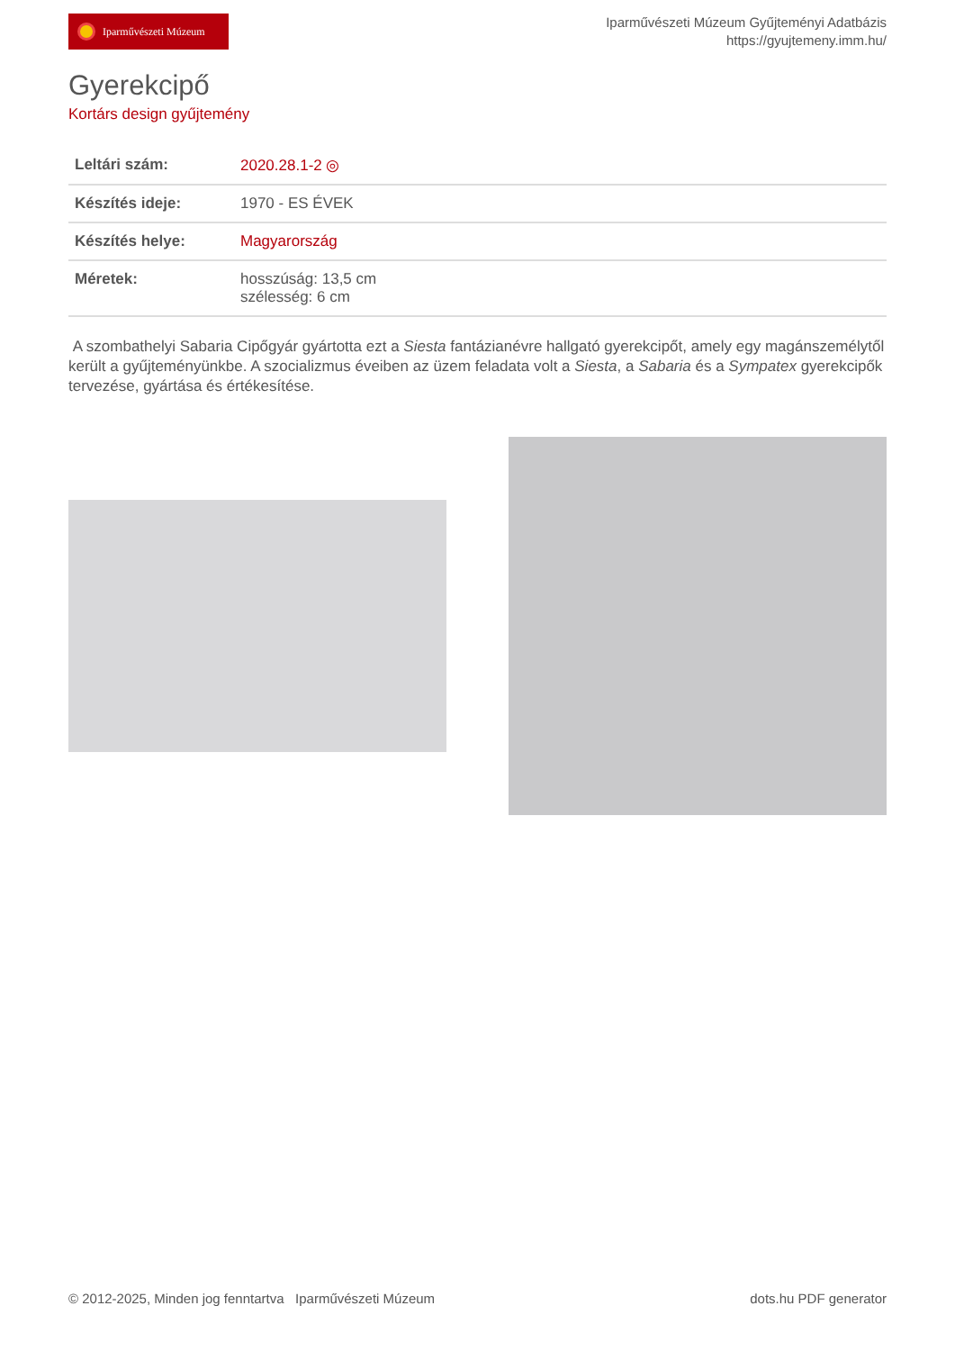Iparművészeti Múzeum
Iparművészeti Múzeum Gyűjteményi Adatbázis
https://gyujtemeny.imm.hu/
Gyerekcipő
Kortárs design gyűjtemény
| Leltári szám: | 2020.28.1-2 ◎ |
| Készítés ideje: | 1970 - ES ÉVEK |
| Készítés helye: | Magyarország |
| Méretek: | hosszúság: 13,5 cm szélesség: 6 cm |
A szombathelyi Sabaria Cipőgyár gyártotta ezt a Siesta fantázianévre hallgató gyerekcipőt, amely egy magánszemélytől került a gyűjteményünkbe. A szocializmus éveiben az üzem feladata volt a Siesta, a Sabaria és a Sympatex gyerekcipők tervezése, gyártása és értékesítése.
© 2012-2025, Minden jog fenntartva Iparművészeti Múzeum dots.hu PDF generator